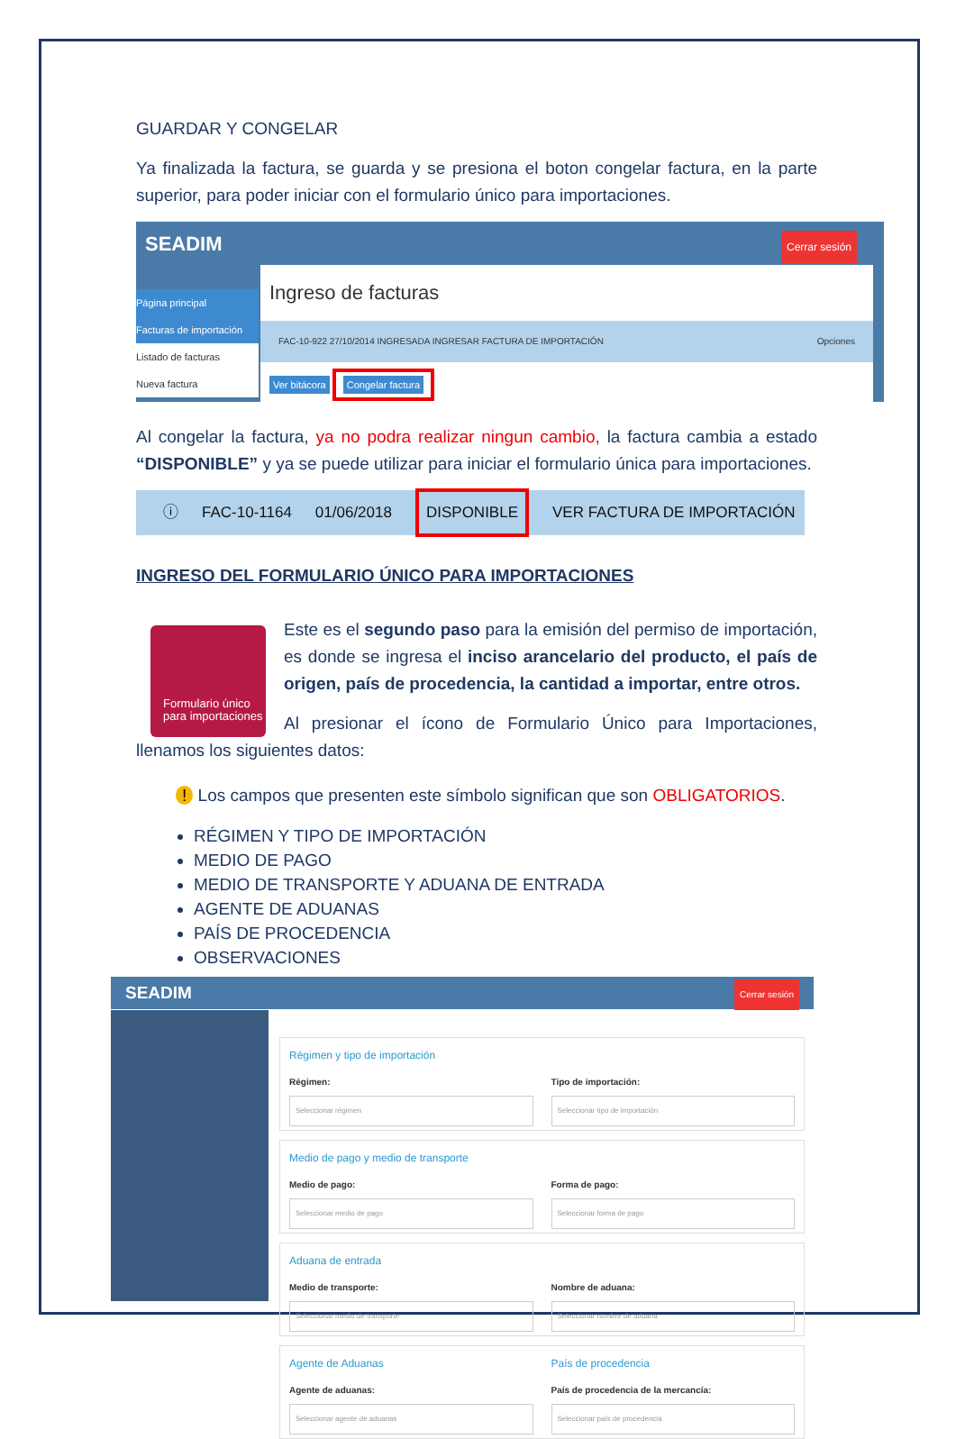GUARDAR Y CONGELAR
Ya finalizada la factura, se guarda y se presiona el boton congelar factura, en la parte superior, para poder iniciar con el formulario único para importaciones.
SEADIM
Cerrar sesión
Página principal
Facturas de importación
Listado de facturas
Nueva factura
Ingreso de facturas
FAC-10-922 27/10/2014 INGRESADA INGRESAR FACTURA DE IMPORTACIÓN Opciones
Ver bitácora Congelar factura
Al congelar la factura, ya no podra realizar ningun cambio, la factura cambia a estado “DISPONIBLE” y ya se puede utilizar para iniciar el formulario única para importaciones.
ⓘ FAC-10-1164 01/06/2018 DISPONIBLE VER FACTURA DE IMPORTACIÓN
INGRESO DEL FORMULARIO ÚNICO PARA IMPORTACIONES
Formulario único para importaciones
Este es el segundo paso para la emisión del permiso de importación, es donde se ingresa el inciso arancelario del producto, el país de origen, país de procedencia, la cantidad a importar, entre otros.
Al presionar el ícono de Formulario Único para Importaciones, llenamos los siguientes datos:
! Los campos que presenten este símbolo significan que son OBLIGATORIOS.
RÉGIMEN Y TIPO DE IMPORTACIÓN
MEDIO DE PAGO
MEDIO DE TRANSPORTE Y ADUANA DE ENTRADA
AGENTE DE ADUANAS
PAÍS DE PROCEDENCIA
OBSERVACIONES
SEADIM Cerrar sesión
Régimen y tipo de importación
Régimen:
Seleccionar régimen
Tipo de importación:
Seleccionar tipo de importación
Medio de pago y medio de transporte
Medio de pago:
Seleccionar medio de pago
Forma de pago:
Seleccionar forma de pago
Aduana de entrada
Medio de transporte:
Seleccionar medio de transporte
Nombre de aduana:
Seleccionar nombre de aduana
Agente de Aduanas
Agente de aduanas:
Seleccionar agente de aduanas
País de procedencia
País de procedencia de la mercancía:
Seleccionar país de procedencia